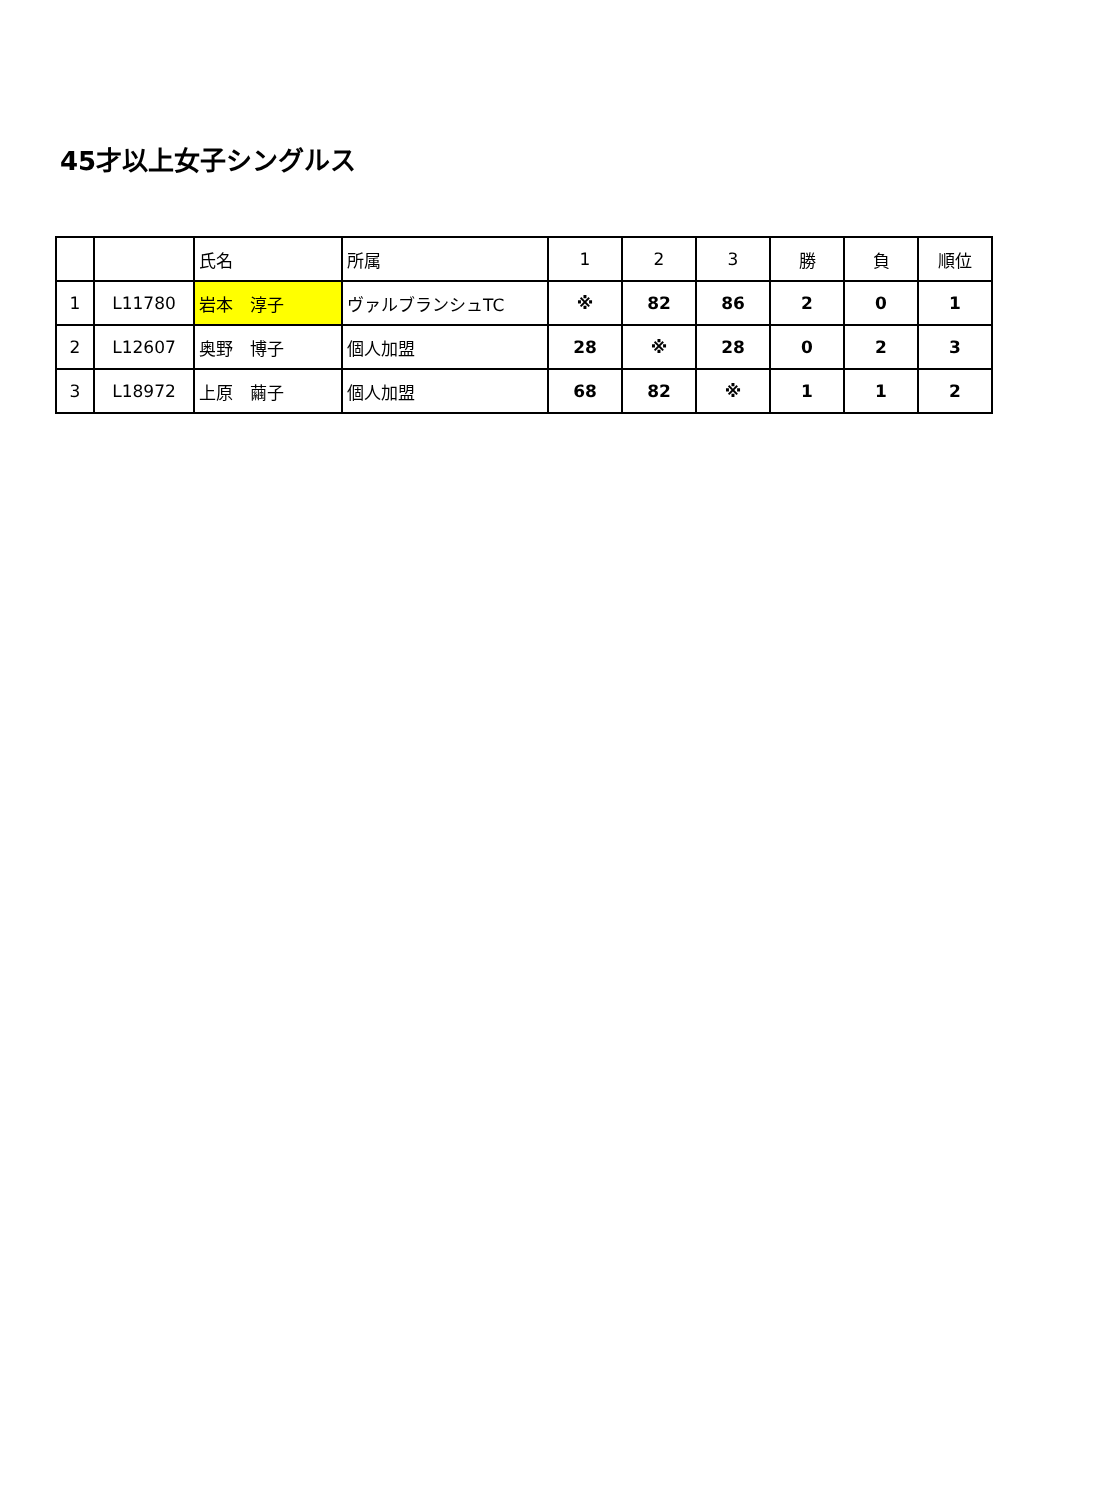45才以上女子シングルス
| | | 氏名 | 所属 | 1 | 2 | 3 | 勝 | 負 | 順位 |
| --- | --- | --- | --- | --- | --- | --- | --- | --- | --- |
| 1 | L11780 | 岩本 淳子 | ヴァルブランシュTC | ※ | 82 | 86 | 2 | 0 | 1 |
| 2 | L12607 | 奥野 博子 | 個人加盟 | 28 | ※ | 28 | 0 | 2 | 3 |
| 3 | L18972 | 上原 繭子 | 個人加盟 | 68 | 82 | ※ | 1 | 1 | 2 |